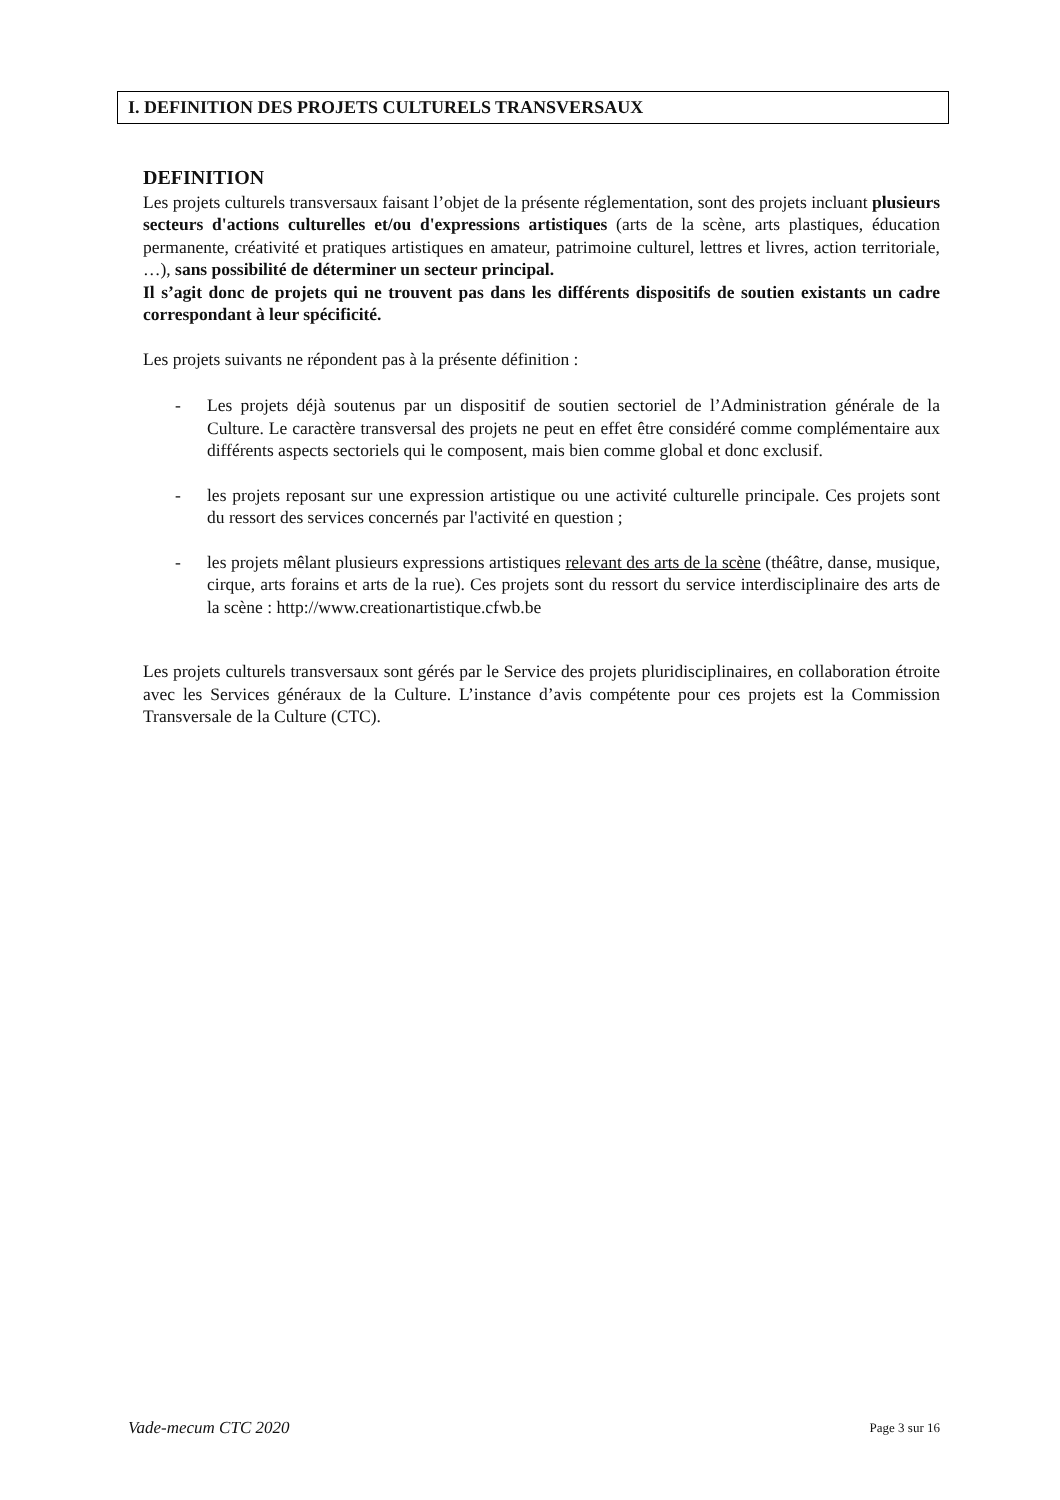I. DEFINITION DES PROJETS CULTURELS TRANSVERSAUX
DEFINITION
Les projets culturels transversaux faisant l’objet de la présente réglementation, sont des projets incluant plusieurs secteurs d'actions culturelles et/ou d'expressions artistiques (arts de la scène, arts plastiques, éducation permanente, créativité et pratiques artistiques en amateur, patrimoine culturel, lettres et livres, action territoriale, …), sans possibilité de déterminer un secteur principal.
Il s’agit donc de projets qui ne trouvent pas dans les différents dispositifs de soutien existants un cadre correspondant à leur spécificité.
Les projets suivants ne répondent pas à la présente définition :
- Les projets déjà soutenus par un dispositif de soutien sectoriel de l’Administration générale de la Culture. Le caractère transversal des projets ne peut en effet être considéré comme complémentaire aux différents aspects sectoriels qui le composent, mais bien comme global et donc exclusif.
- les projets reposant sur une expression artistique ou une activité culturelle principale. Ces projets sont du ressort des services concernés par l'activité en question ;
- les projets mêlant plusieurs expressions artistiques relevant des arts de la scène (théâtre, danse, musique, cirque, arts forains et arts de la rue). Ces projets sont du ressort du service interdisciplinaire des arts de la scène : http://www.creationartistique.cfwb.be
Les projets culturels transversaux sont gérés par le Service des projets pluridisciplinaires, en collaboration étroite avec les Services généraux de la Culture. L’instance d’avis compétente pour ces projets est la Commission Transversale de la Culture (CTC).
Vade-mecum CTC 2020 Page 3 sur 16